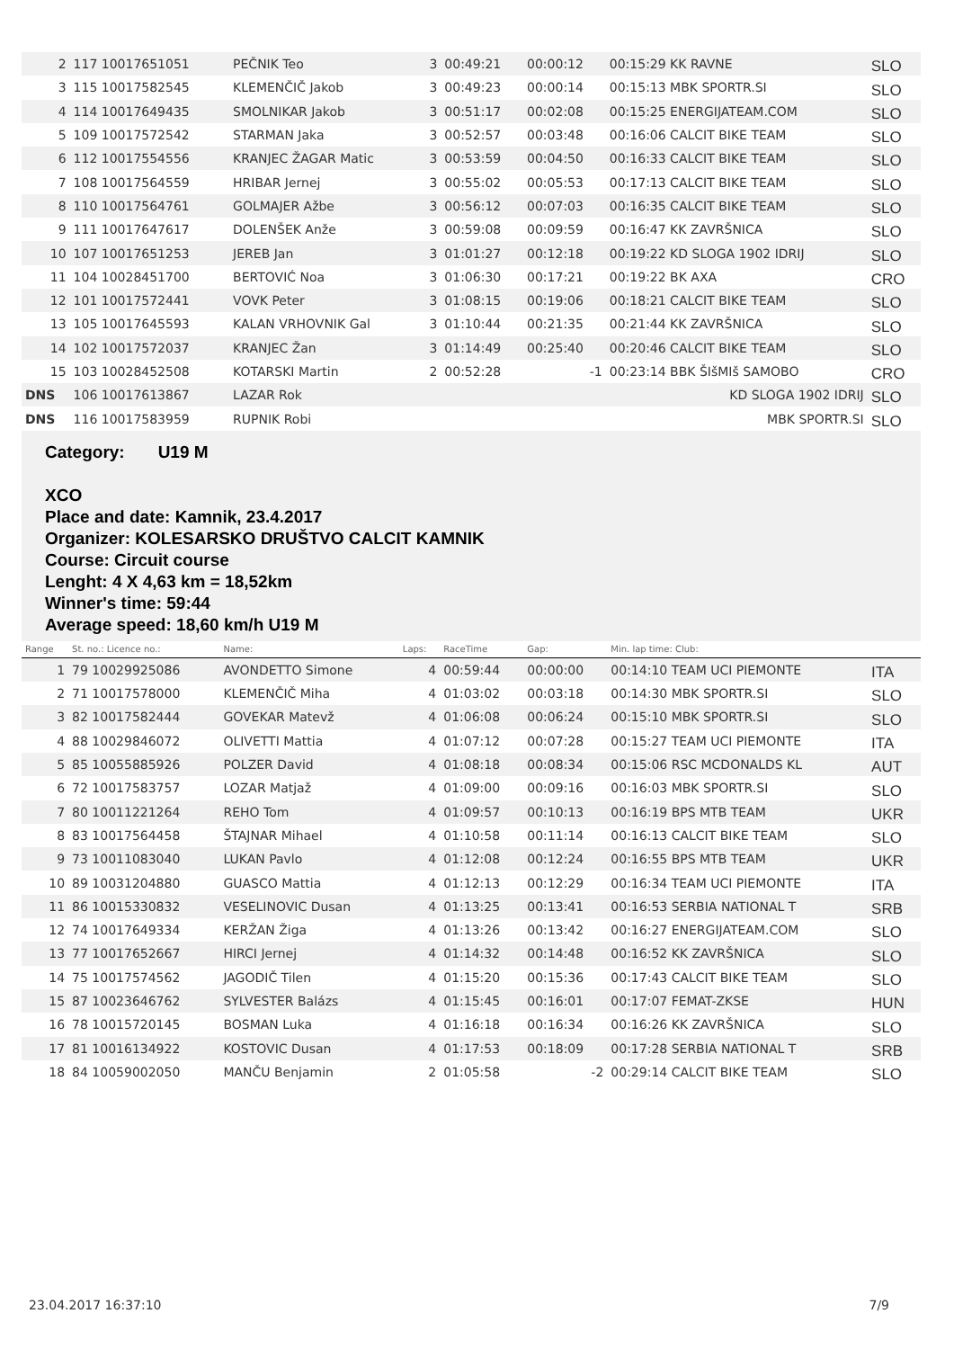| 2 | 117 10017651051 | PEČNIK Teo | 3 | 00:49:21 | 00:00:12 | 00:15:29 KK RAVNE | SLO |
| 3 | 115 10017582545 | KLEMENČIČ Jakob | 3 | 00:49:23 | 00:00:14 | 00:15:13 MBK SPORTR.SI | SLO |
| 4 | 114 10017649435 | SMOLNIKAR Jakob | 3 | 00:51:17 | 00:02:08 | 00:15:25 ENERGIJATEAM.COM | SLO |
| 5 | 109 10017572542 | STARMAN Jaka | 3 | 00:52:57 | 00:03:48 | 00:16:06 CALCIT BIKE TEAM | SLO |
| 6 | 112 10017554556 | KRANJEC ŽAGAR Matic | 3 | 00:53:59 | 00:04:50 | 00:16:33 CALCIT BIKE TEAM | SLO |
| 7 | 108 10017564559 | HRIBAR Jernej | 3 | 00:55:02 | 00:05:53 | 00:17:13 CALCIT BIKE TEAM | SLO |
| 8 | 110 10017564761 | GOLMAJER Ažbe | 3 | 00:56:12 | 00:07:03 | 00:16:35 CALCIT BIKE TEAM | SLO |
| 9 | 111 10017647617 | DOLENŠEK Anže | 3 | 00:59:08 | 00:09:59 | 00:16:47 KK ZAVRŠNICA | SLO |
| 10 | 107 10017651253 | JEREB Jan | 3 | 01:01:27 | 00:12:18 | 00:19:22 KD SLOGA 1902 IDRIJ | SLO |
| 11 | 104 10028451700 | BERTOVIĆ Noa | 3 | 01:06:30 | 00:17:21 | 00:19:22 BK AXA | CRO |
| 12 | 101 10017572441 | VOVK Peter | 3 | 01:08:15 | 00:19:06 | 00:18:21 CALCIT BIKE TEAM | SLO |
| 13 | 105 10017645593 | KALAN VRHOVNIK Gal | 3 | 01:10:44 | 00:21:35 | 00:21:44 KK ZAVRŠNICA | SLO |
| 14 | 102 10017572037 | KRANJEC Žan | 3 | 01:14:49 | 00:25:40 | 00:20:46 CALCIT BIKE TEAM | SLO |
| 15 | 103 10028452508 | KOTARSKI Martin | 2 | 00:52:28 | -1 | 00:23:14 BBK ŠIšMIš SAMOBO | CRO |
| DNS | 106 10017613867 | LAZAR Rok | | | | KD SLOGA 1902 IDRIJ | SLO |
| DNS | 116 10017583959 | RUPNIK Robi | | | | MBK SPORTR.SI | SLO |
Category: U19 M
XCO
Place and date: Kamnik, 23.4.2017
Organizer: KOLESARSKO DRUŠTVO CALCIT KAMNIK
Course: Circuit course
Lenght: 4 X 4,63 km = 18,52km
Winner's time: 59:44
Average speed: 18,60 km/h U19 M
| Range | St. no.: Licence no.: | Name: | Laps: | RaceTime | Gap: | Min. lap time: Club: | |
| --- | --- | --- | --- | --- | --- | --- | --- |
| 1 | 79 10029925086 | AVONDETTO Simone | 4 | 00:59:44 | 00:00:00 | 00:14:10 TEAM UCI PIEMONTE | ITA |
| 2 | 71 10017578000 | KLEMENČIČ Miha | 4 | 01:03:02 | 00:03:18 | 00:14:30 MBK SPORTR.SI | SLO |
| 3 | 82 10017582444 | GOVEKAR Matevž | 4 | 01:06:08 | 00:06:24 | 00:15:10 MBK SPORTR.SI | SLO |
| 4 | 88 10029846072 | OLIVETTI Mattia | 4 | 01:07:12 | 00:07:28 | 00:15:27 TEAM UCI PIEMONTE | ITA |
| 5 | 85 10055885926 | POLZER David | 4 | 01:08:18 | 00:08:34 | 00:15:06 RSC MCDONALDS KL | AUT |
| 6 | 72 10017583757 | LOZAR Matjaž | 4 | 01:09:00 | 00:09:16 | 00:16:03 MBK SPORTR.SI | SLO |
| 7 | 80 10011221264 | REHO Tom | 4 | 01:09:57 | 00:10:13 | 00:16:19 BPS MTB TEAM | UKR |
| 8 | 83 10017564458 | ŠTAJNAR Mihael | 4 | 01:10:58 | 00:11:14 | 00:16:13 CALCIT BIKE TEAM | SLO |
| 9 | 73 10011083040 | LUKAN Pavlo | 4 | 01:12:08 | 00:12:24 | 00:16:55 BPS MTB TEAM | UKR |
| 10 | 89 10031204880 | GUASCO Mattia | 4 | 01:12:13 | 00:12:29 | 00:16:34 TEAM UCI PIEMONTE | ITA |
| 11 | 86 10015330832 | VESELINOVIC Dusan | 4 | 01:13:25 | 00:13:41 | 00:16:53 SERBIA NATIONAL T | SRB |
| 12 | 74 10017649334 | KERŽAN Žiga | 4 | 01:13:26 | 00:13:42 | 00:16:27 ENERGIJATEAM.COM | SLO |
| 13 | 77 10017652667 | HIRCI Jernej | 4 | 01:14:32 | 00:14:48 | 00:16:52 KK ZAVRŠNICA | SLO |
| 14 | 75 10017574562 | JAGODIČ Tilen | 4 | 01:15:20 | 00:15:36 | 00:17:43 CALCIT BIKE TEAM | SLO |
| 15 | 87 10023646762 | SYLVESTER Balázs | 4 | 01:15:45 | 00:16:01 | 00:17:07 FEMAT-ZKSE | HUN |
| 16 | 78 10015720145 | BOSMAN Luka | 4 | 01:16:18 | 00:16:34 | 00:16:26 KK ZAVRŠNICA | SLO |
| 17 | 81 10016134922 | KOSTOVIC Dusan | 4 | 01:17:53 | 00:18:09 | 00:17:28 SERBIA NATIONAL T | SRB |
| 18 | 84 10059002050 | MANČU Benjamin | 2 | 01:05:58 | -2 | 00:29:14 CALCIT BIKE TEAM | SLO |
23.04.2017 16:37:10 7/9